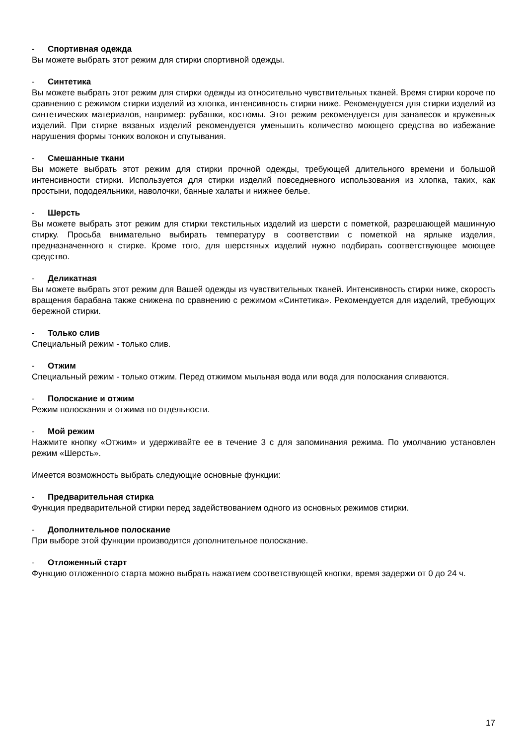- Спортивная одежда
Вы можете выбрать этот режим для стирки спортивной одежды.
- Синтетика
Вы можете выбрать этот режим для стирки одежды из относительно чувствительных тканей. Время стирки короче по сравнению с режимом стирки изделий из хлопка, интенсивность стирки ниже. Рекомендуется для стирки изделий из синтетических материалов, например: рубашки, костюмы. Этот режим рекомендуется для занавесок и кружевных изделий. При стирке вязаных изделий рекомендуется уменьшить количество моющего средства во избежание нарушения формы тонких волокон и спутывания.
- Смешанные ткани
Вы можете выбрать этот режим для стирки прочной одежды, требующей длительного времени и большой интенсивности стирки. Используется для стирки изделий повседневного использования из хлопка, таких, как простыни, пододеяльники, наволочки, банные халаты и нижнее белье.
- Шерсть
Вы можете выбрать этот режим для стирки текстильных изделий из шерсти с пометкой, разрешающей машинную стирку. Просьба внимательно выбирать температуру в соответствии с пометкой на ярлыке изделия, предназначенного к стирке. Кроме того, для шерстяных изделий нужно подбирать соответствующее моющее средство.
- Деликатная
Вы можете выбрать этот режим для Вашей одежды из чувствительных тканей. Интенсивность стирки ниже, скорость вращения барабана также снижена по сравнению с режимом «Синтетика». Рекомендуется для изделий, требующих бережной стирки.
- Только слив
Специальный режим - только слив.
- Отжим
Специальный режим - только отжим. Перед отжимом мыльная вода или вода для полоскания сливаются.
- Полоскание и отжим
Режим полоскания и отжима по отдельности.
- Мой режим
Нажмите кнопку «Отжим» и удерживайте ее в течение 3 с для запоминания режима. По умолчанию установлен режим «Шерсть».
Имеется возможность выбрать следующие основные функции:
- Предварительная стирка
Функция предварительной стирки перед задействованием одного из основных режимов стирки.
- Дополнительное полоскание
При выборе этой функции производится дополнительное полоскание.
- Отложенный старт
Функцию отложенного старта можно выбрать нажатием соответствующей кнопки, время задержи от 0 до 24 ч.
17